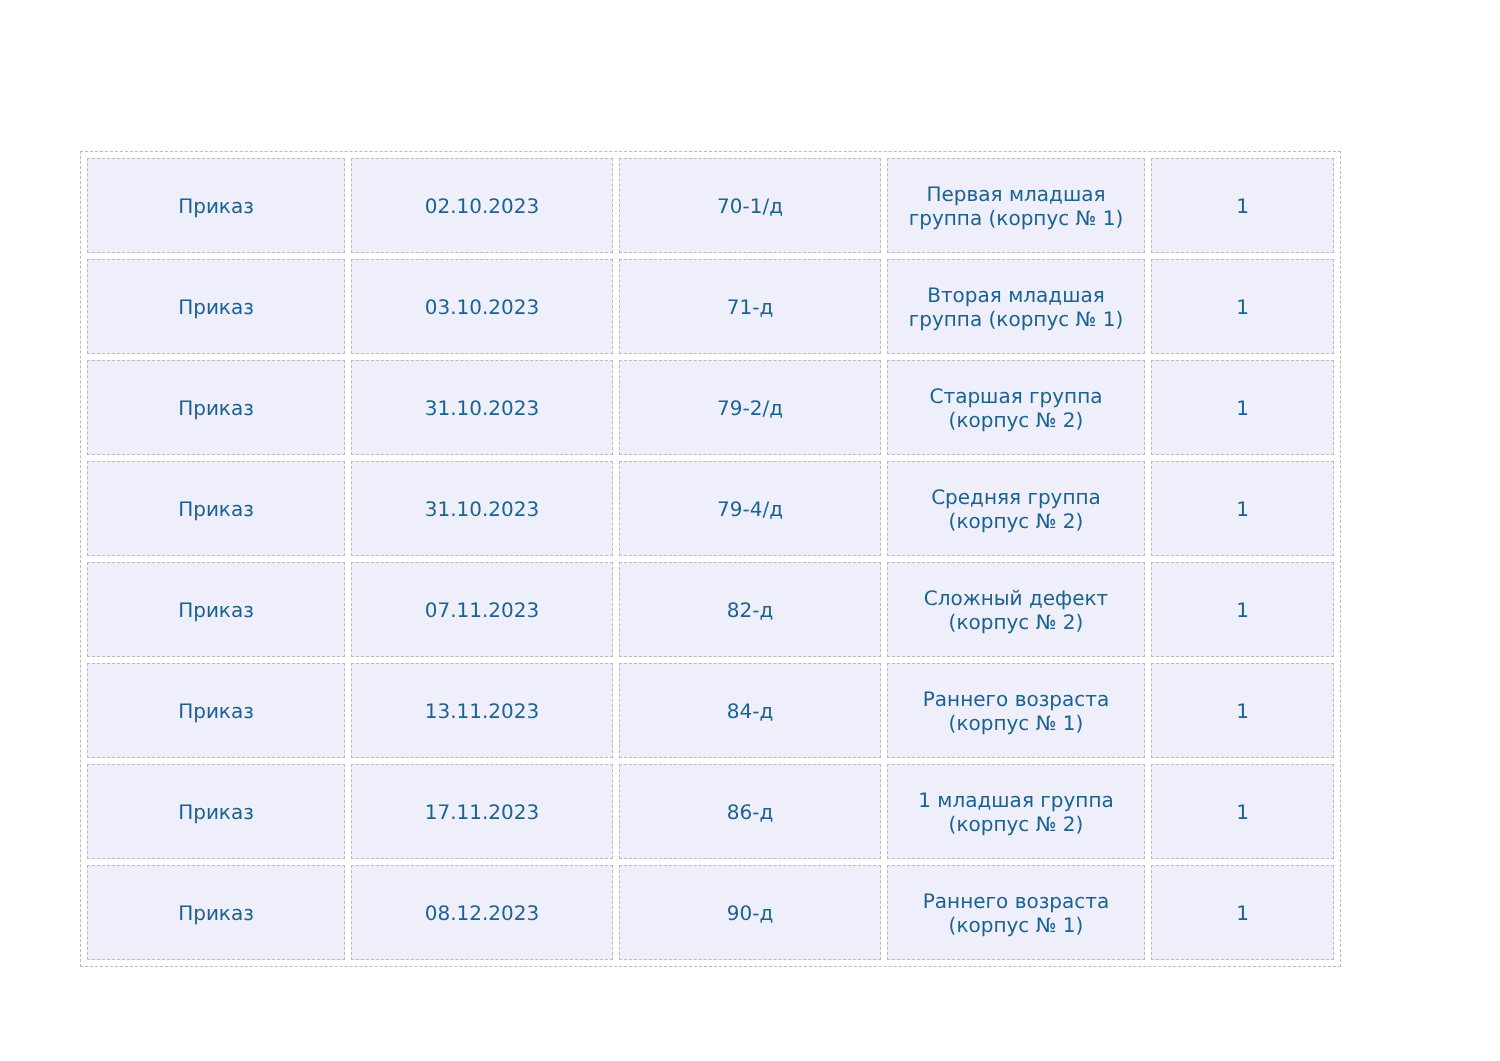| Приказ | 02.10.2023 | 70-1/д | Первая младшая группа (корпус № 1) | 1 |
| Приказ | 03.10.2023 | 71-д | Вторая младшая группа (корпус № 1) | 1 |
| Приказ | 31.10.2023 | 79-2/д | Старшая группа (корпус № 2) | 1 |
| Приказ | 31.10.2023 | 79-4/д | Средняя группа (корпус № 2) | 1 |
| Приказ | 07.11.2023 | 82-д | Сложный дефект (корпус № 2) | 1 |
| Приказ | 13.11.2023 | 84-д | Раннего возраста (корпус № 1) | 1 |
| Приказ | 17.11.2023 | 86-д | 1 младшая группа (корпус № 2) | 1 |
| Приказ | 08.12.2023 | 90-д | Раннего возраста (корпус № 1) | 1 |